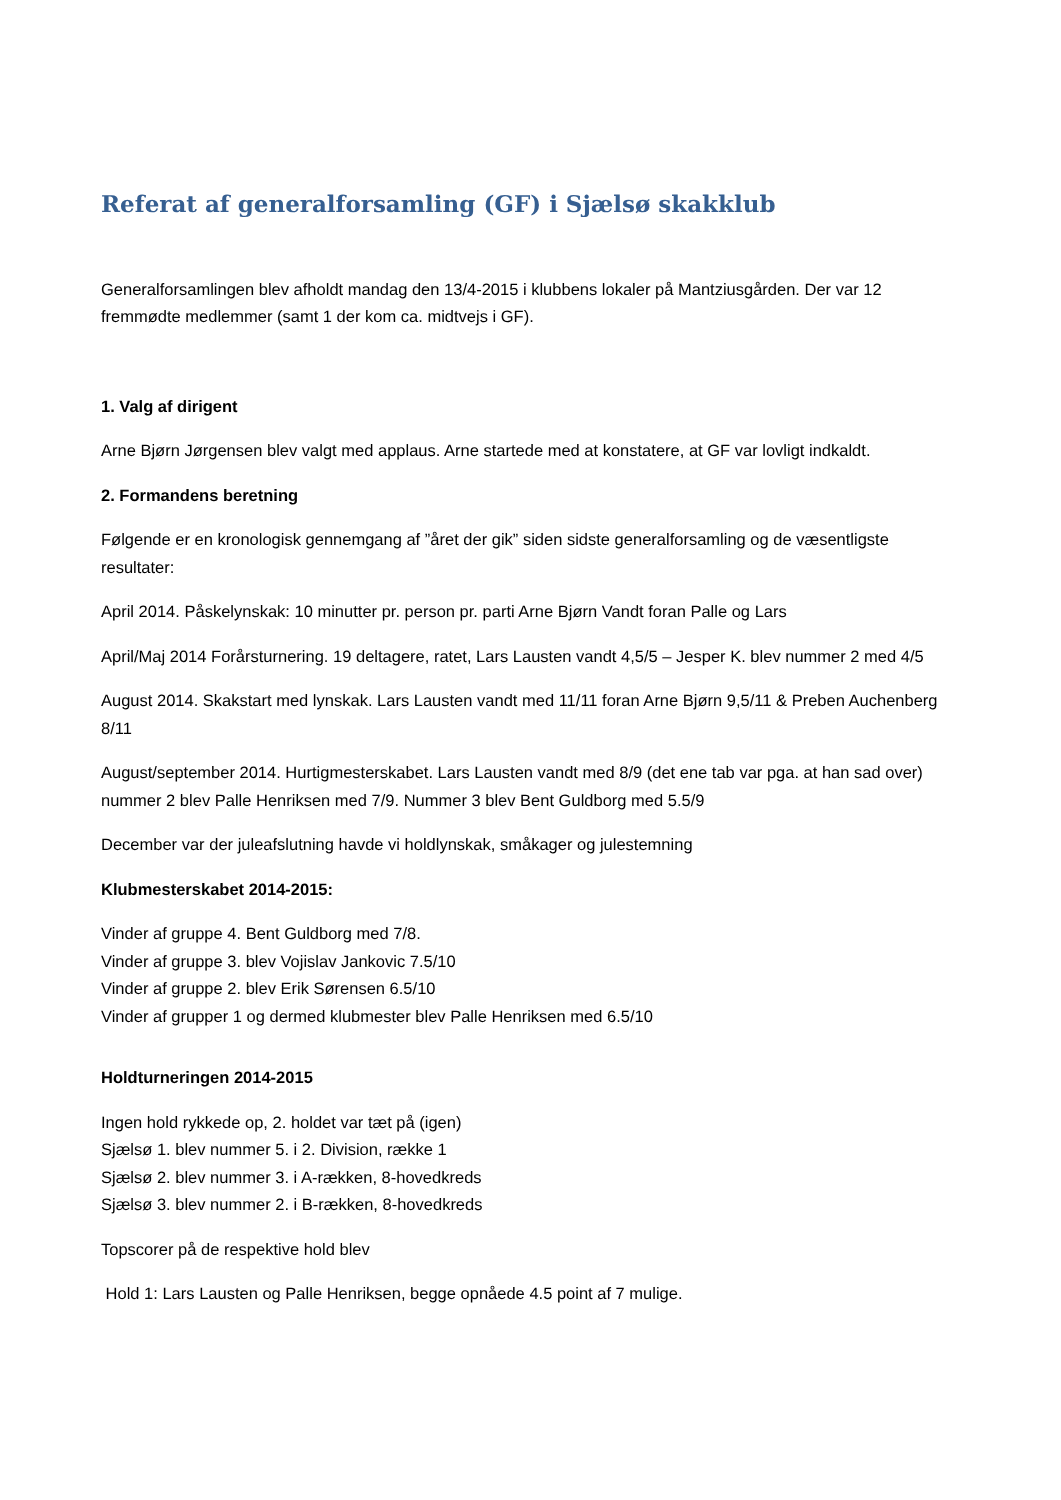Referat af generalforsamling (GF) i Sjælsø skakklub
Generalforsamlingen blev afholdt mandag den 13/4-2015 i klubbens lokaler på Mantziusgården. Der var 12 fremmødte medlemmer (samt 1 der kom ca. midtvejs i GF).
1. Valg af dirigent
Arne Bjørn Jørgensen blev valgt med applaus. Arne startede med at konstatere, at GF var lovligt indkaldt.
2. Formandens beretning
Følgende er en kronologisk gennemgang af ”året der gik” siden sidste generalforsamling og de væsentligste resultater:
April 2014. Påskelynskak: 10 minutter pr. person pr. parti Arne Bjørn Vandt foran Palle og Lars
April/Maj 2014 Forårsturnering. 19 deltagere, ratet, Lars Lausten vandt 4,5/5 – Jesper K. blev nummer 2 med 4/5
August 2014. Skakstart med lynskak. Lars Lausten vandt med 11/11 foran Arne Bjørn 9,5/11 & Preben Auchenberg 8/11
August/september 2014. Hurtigmesterskabet. Lars Lausten vandt med 8/9 (det ene tab var pga. at han sad over) nummer 2 blev Palle Henriksen med 7/9. Nummer 3 blev Bent Guldborg med 5.5/9
December var der juleafslutning havde vi holdlynskak, småkager og julestemning
Klubmesterskabet 2014-2015:
Vinder af gruppe 4. Bent Guldborg med 7/8.
Vinder af gruppe 3. blev Vojislav Jankovic 7.5/10
Vinder af gruppe 2. blev Erik Sørensen 6.5/10
Vinder af grupper 1 og dermed klubmester blev Palle Henriksen med 6.5/10
Holdturneringen 2014-2015
Ingen hold rykkede op, 2. holdet var tæt på (igen)
Sjælsø 1. blev nummer 5. i 2. Division, række 1
Sjælsø 2. blev nummer 3. i A-rækken, 8-hovedkreds
Sjælsø 3. blev nummer 2. i B-rækken, 8-hovedkreds
Topscorer på de respektive hold blev
Hold 1: Lars Lausten og Palle Henriksen, begge opnåede 4.5 point af 7 mulige.